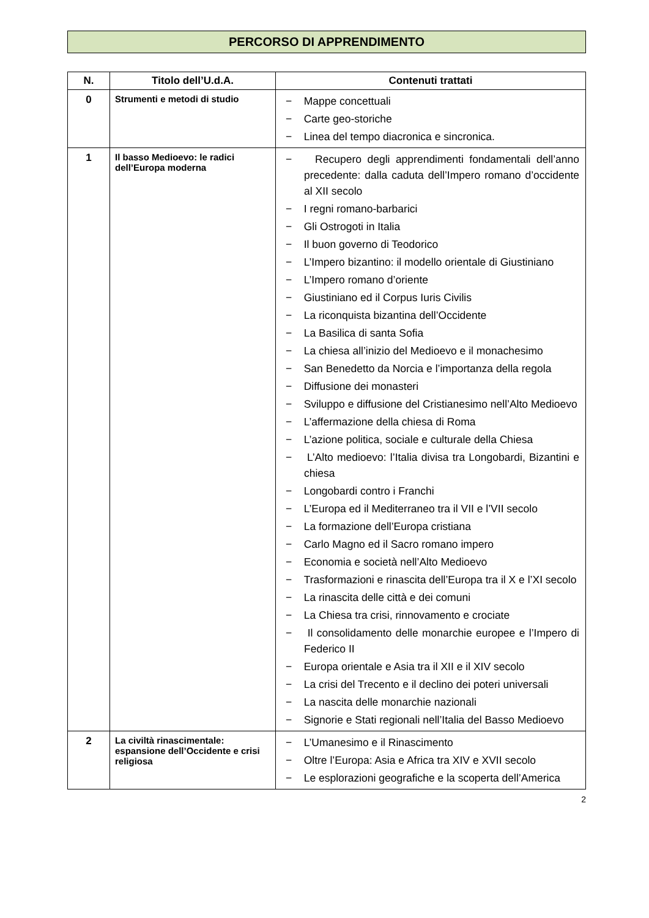PERCORSO DI APPRENDIMENTO
| N. | Titolo dell’U.d.A. | Contenuti trattati |
| --- | --- | --- |
| 0 | Strumenti e metodi di studio | − Mappe concettuali − Carte geo-storiche − Linea del tempo diacronica e sincronica. |
| 1 | Il basso Medioevo: le radici dell’Europa moderna | − Recupero degli apprendimenti fondamentali dell’anno precedente: dalla caduta dell’Impero romano d’occidente al XII secolo − I regni romano-barbarici − Gli Ostrogoti in Italia − Il buon governo di Teodorico − L’Impero bizantino: il modello orientale di Giustiniano − L’Impero romano d’oriente − Giustiniano ed il Corpus Iuris Civilis − La riconquista bizantina dell’Occidente − La Basilica di santa Sofia − La chiesa all’inizio del Medioevo e il monachesimo − San Benedetto da Norcia e l’importanza della regola − Diffusione dei monasteri − Sviluppo e diffusione del Cristianesimo nell’Alto Medioevo − L’affermazione della chiesa di Roma − L’azione politica, sociale e culturale della Chiesa − L’Alto medioevo: l’Italia divisa tra Longobardi, Bizantini e chiesa − Longobardi contro i Franchi − L’Europa ed il Mediterraneo tra il VII e l’VII secolo − La formazione dell’Europa cristiana − Carlo Magno ed il Sacro romano impero − Economia e società nell’Alto Medioevo − Trasformazioni e rinascita dell’Europa tra il X e l’XI secolo − La rinascita delle città e dei comuni − La Chiesa tra crisi, rinnovamento e crociate − Il consolidamento delle monarchie europee e l’Impero di Federico II − Europa orientale e Asia tra il XII e il XIV secolo − La crisi del Trecento e il declino dei poteri universali − La nascita delle monarchie nazionali − Signorie e Stati regionali nell’Italia del Basso Medioevo |
| 2 | La civiltà rinascimentale: espansione dell’Occidente e crisi religiosa | − L’Umanesimo e il Rinascimento − Oltre l’Europa: Asia e Africa tra XIV e XVII secolo − Le esplorazioni geografiche e la scoperta dell’America |
2